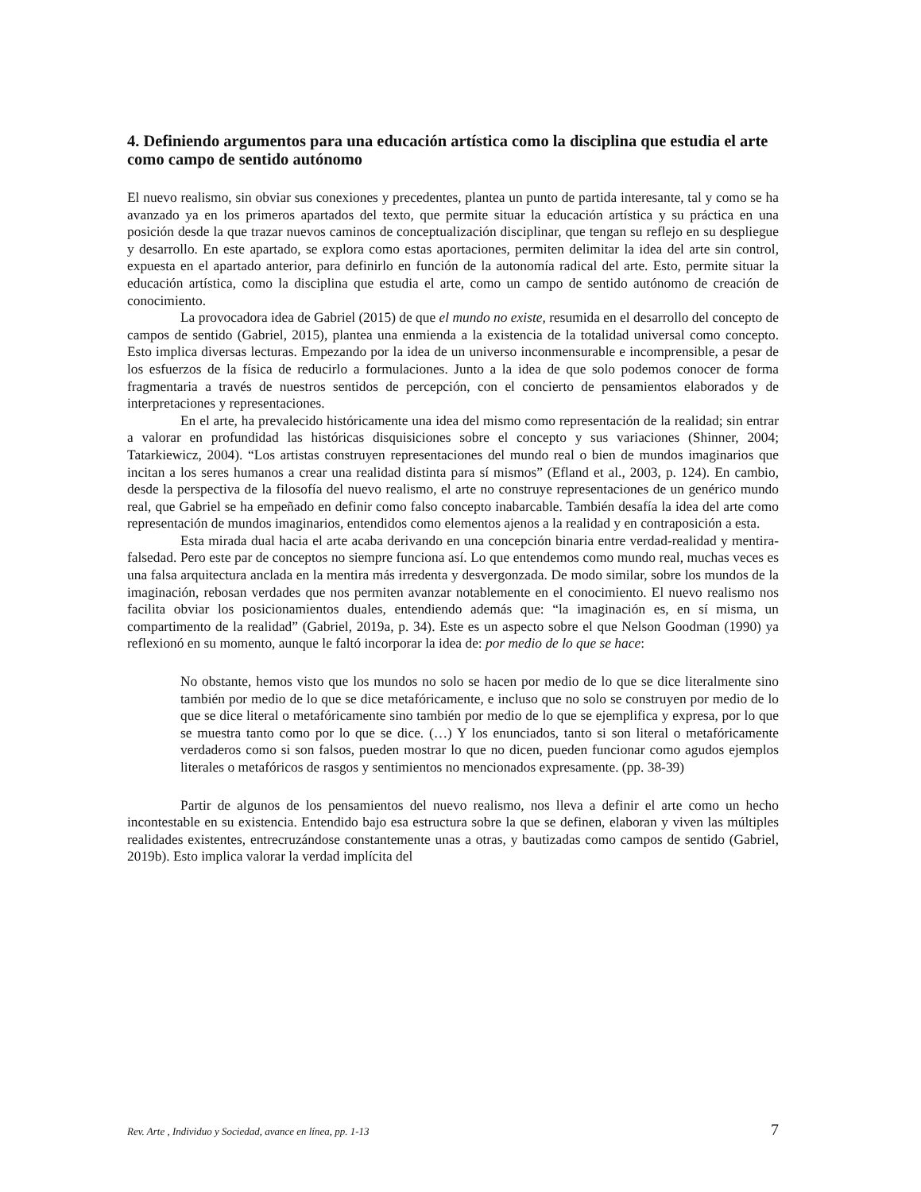4. Definiendo argumentos para una educación artística como la disciplina que estudia el arte como campo de sentido autónomo
El nuevo realismo, sin obviar sus conexiones y precedentes, plantea un punto de partida interesante, tal y como se ha avanzado ya en los primeros apartados del texto, que permite situar la educación artística y su práctica en una posición desde la que trazar nuevos caminos de conceptualización disciplinar, que tengan su reflejo en su despliegue y desarrollo. En este apartado, se explora como estas aportaciones, permiten delimitar la idea del arte sin control, expuesta en el apartado anterior, para definirlo en función de la autonomía radical del arte. Esto, permite situar la educación artística, como la disciplina que estudia el arte, como un campo de sentido autónomo de creación de conocimiento.
La provocadora idea de Gabriel (2015) de que el mundo no existe, resumida en el desarrollo del concepto de campos de sentido (Gabriel, 2015), plantea una enmienda a la existencia de la totalidad universal como concepto. Esto implica diversas lecturas. Empezando por la idea de un universo inconmensurable e incomprensible, a pesar de los esfuerzos de la física de reducirlo a formulaciones. Junto a la idea de que solo podemos conocer de forma fragmentaria a través de nuestros sentidos de percepción, con el concierto de pensamientos elaborados y de interpretaciones y representaciones.
En el arte, ha prevalecido históricamente una idea del mismo como representación de la realidad; sin entrar a valorar en profundidad las históricas disquisiciones sobre el concepto y sus variaciones (Shinner, 2004; Tatarkiewicz, 2004). “Los artistas construyen representaciones del mundo real o bien de mundos imaginarios que incitan a los seres humanos a crear una realidad distinta para sí mismos” (Efland et al., 2003, p. 124). En cambio, desde la perspectiva de la filosofía del nuevo realismo, el arte no construye representaciones de un genérico mundo real, que Gabriel se ha empeñado en definir como falso concepto inabarcable. También desafía la idea del arte como representación de mundos imaginarios, entendidos como elementos ajenos a la realidad y en contraposición a esta.
Esta mirada dual hacia el arte acaba derivando en una concepción binaria entre verdad-realidad y mentira-falsedad. Pero este par de conceptos no siempre funciona así. Lo que entendemos como mundo real, muchas veces es una falsa arquitectura anclada en la mentira más irredenta y desvergonzada. De modo similar, sobre los mundos de la imaginación, rebosan verdades que nos permiten avanzar notablemente en el conocimiento. El nuevo realismo nos facilita obviar los posicionamientos duales, entendiendo además que: “la imaginación es, en sí misma, un compartimento de la realidad” (Gabriel, 2019a, p. 34). Este es un aspecto sobre el que Nelson Goodman (1990) ya reflexionó en su momento, aunque le faltó incorporar la idea de: por medio de lo que se hace:
No obstante, hemos visto que los mundos no solo se hacen por medio de lo que se dice literalmente sino también por medio de lo que se dice metafóricamente, e incluso que no solo se construyen por medio de lo que se dice literal o metafóricamente sino también por medio de lo que se ejemplifica y expresa, por lo que se muestra tanto como por lo que se dice. (…) Y los enunciados, tanto si son literal o metafóricamente verdaderos como si son falsos, pueden mostrar lo que no dicen, pueden funcionar como agudos ejemplos literales o metafóricos de rasgos y sentimientos no mencionados expresamente. (pp. 38-39)
Partir de algunos de los pensamientos del nuevo realismo, nos lleva a definir el arte como un hecho incontestable en su existencia. Entendido bajo esa estructura sobre la que se definen, elaboran y viven las múltiples realidades existentes, entrecruzándose constantemente unas a otras, y bautizadas como campos de sentido (Gabriel, 2019b). Esto implica valorar la verdad implícita del
Rev. Arte , Individuo y Sociedad, avance en línea, pp. 1-13 7